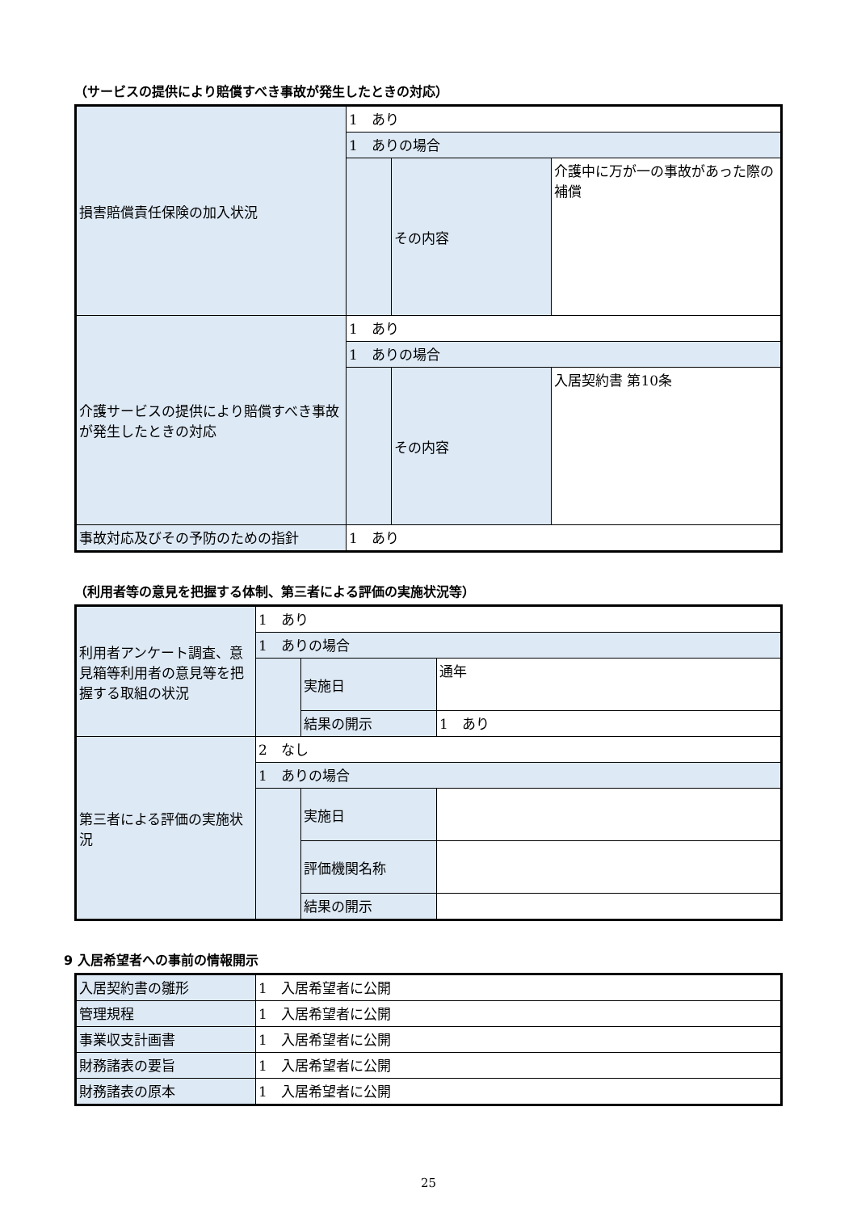（サービスの提供により賠償すべき事故が発生したときの対応）
| 損害賠償責任保険の加入状況 | 1 あり | | |
| | 1 ありの場合 | | |
| | | その内容 | 介護中に万が一の事故があった際の補償 |
| 介護サービスの提供により賠償すべき事故が発生したときの対応 | 1 あり | | |
| | 1 ありの場合 | | |
| | | その内容 | 入居契約書 第10条 |
| 事故対応及びその予防のための指針 | 1 あり | | |
（利用者等の意見を把握する体制、第三者による評価の実施状況等）
| 利用者アンケート調査、意見箱等利用者の意見等を把握する取組の状況 | 1 あり | | |
| | 1 ありの場合 | | |
| | | 実施日 | 通年 |
| | | 結果の開示 | 1 あり |
| 第三者による評価の実施状況 | 2 なし | | |
| | 1 ありの場合 | | |
| | | 実施日 | |
| | | 評価機関名称 | |
| | | 結果の開示 | |
9 入居希望者への事前の情報開示
| 入居契約書の雛形 | 1 入居希望者に公開 |
| 管理規程 | 1 入居希望者に公開 |
| 事業収支計画書 | 1 入居希望者に公開 |
| 財務諸表の要旨 | 1 入居希望者に公開 |
| 財務諸表の原本 | 1 入居希望者に公開 |
25